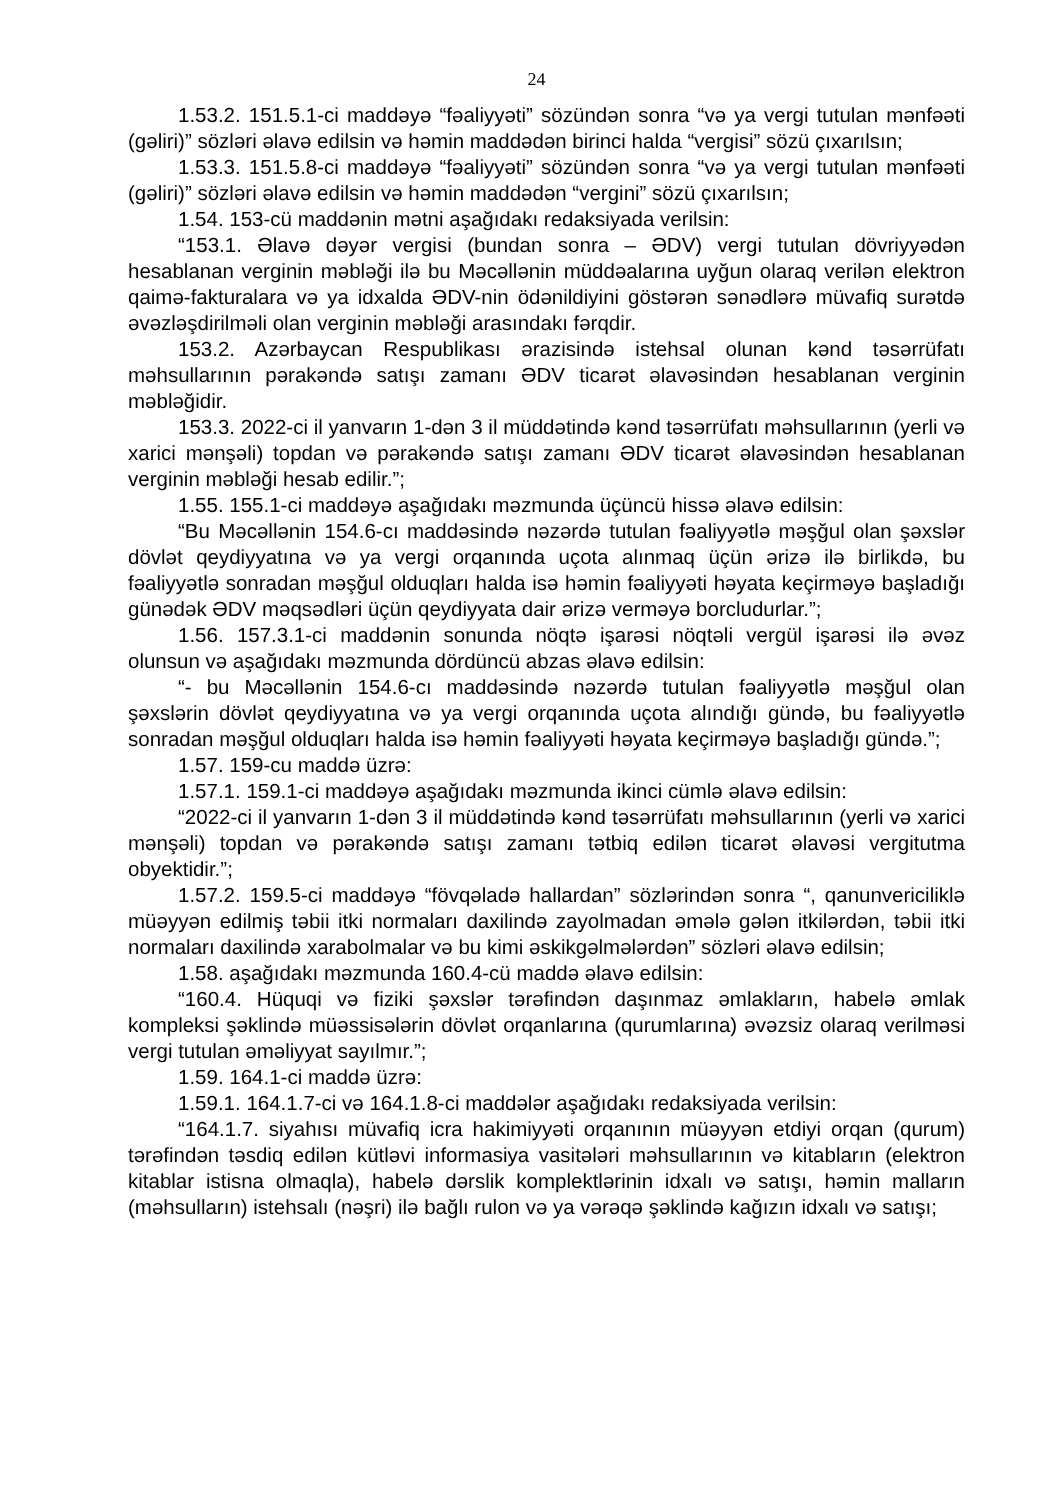24
1.53.2. 151.5.1-ci maddəyə “fəaliyyəti” sözündən sonra “və ya vergi tutulan mənfəəti (gəliri)” sözləri əlavə edilsin və həmin maddədən birinci halda “vergisi” sözü çıxarılsın;
1.53.3. 151.5.8-ci maddəyə “fəaliyyəti” sözündən sonra “və ya vergi tutulan mənfəəti (gəliri)” sözləri əlavə edilsin və həmin maddədən “vergini” sözü çıxarılsın;
1.54. 153-cü maddənin mətni aşağıdakı redaksiyada verilsin:
“153.1. Əlavə dəyər vergisi (bundan sonra – ƏDV) vergi tutulan dövriyyədən hesablanan verginin məbləği ilə bu Məcəllənin müddəalarına uyğun olaraq verilən elektron qaimə-fakturalara və ya idxalda ƏDV-nin ödənildiyini göstərən sənədlərə müvafiq surətdə əvəzləşdirilməli olan verginin məbləği arasındakı fərqdir.
153.2. Azərbaycan Respublikası ərazisində istehsal olunan kənd təsərrüfatı məhsullarının pərakəndə satışı zamanı ƏDV ticarət əlavəsindən hesablanan verginin məbləğidir.
153.3. 2022-ci il yanvarın 1-dən 3 il müddətində kənd təsərrüfatı məhsullarının (yerli və xarici mənşəli) topdan və pərakəndə satışı zamanı ƏDV ticarət əlavəsindən hesablanan verginin məbləği hesab edilir.”;
1.55. 155.1-ci maddəyə aşağıdakı məzmunda üçüncü hissə əlavə edilsin:
“Bu Məcəllənin 154.6-cı maddəsində nəzərdə tutulan fəaliyyətlə məşğul olan şəxslər dövlət qeydiyyatına və ya vergi orqanında uçota alınmaq üçün ərizə ilə birlikdə, bu fəaliyyətlə sonradan məşğul olduqları halda isə həmin fəaliyyəti həyata keçirməyə başladığı günədək ƏDV məqsədləri üçün qeydiyyata dair ərizə verməyə borcludurlar.”;
1.56. 157.3.1-ci maddənin sonunda nöqtə işarəsi nöqtəli vergül işarəsi ilə əvəz olunsun və aşağıdakı məzmunda dördüncü abzas əlavə edilsin:
“- bu Məcəllənin 154.6-cı maddəsində nəzərdə tutulan fəaliyyətlə məşğul olan şəxslərin dövlət qeydiyyatına və ya vergi orqanında uçota alındığı gündə, bu fəaliyyətlə sonradan məşğul olduqları halda isə həmin fəaliyyəti həyata keçirməyə başladığı gündə.”;
1.57. 159-cu maddə üzrə:
1.57.1. 159.1-ci maddəyə aşağıdakı məzmunda ikinci cümlə əlavə edilsin:
“2022-ci il yanvarın 1-dən 3 il müddətində kənd təsərrüfatı məhsullarının (yerli və xarici mənşəli) topdan və pərakəndə satışı zamanı tətbiq edilən ticarət əlavəsi vergitutma obyektidir.”;
1.57.2. 159.5-ci maddəyə “fövqəladə hallardan” sözlərindən sonra “, qanunvericiliklə müəyyən edilmiş təbii itki normaları daxilində zayolmadan əmələ gələn itkilərdən, təbii itki normaları daxilində xarabolmalar və bu kimi əskikgəlmələrdən” sözləri əlavə edilsin;
1.58. aşağıdakı məzmunda 160.4-cü maddə əlavə edilsin:
“160.4. Hüquqi və fiziki şəxslər tərəfindən daşınmaz əmlakların, habelə əmlak kompleksi şəklində müəssisələrin dövlət orqanlarına (qurumlarına) əvəzsiz olaraq verilməsi vergi tutulan əməliyyat sayılmır.”;
1.59. 164.1-ci maddə üzrə:
1.59.1. 164.1.7-ci və 164.1.8-ci maddələr aşağıdakı redaksiyada verilsin:
“164.1.7. siyahısı müvafiq icra hakimiyyəti orqanının müəyyən etdiyi orqan (qurum) tərəfindən təsdiq edilən kütləvi informasiya vasitələri məhsullarının və kitabların (elektron kitablar istisna olmaqla), habelə dərslik komplektlərinin idxalı və satışı, həmin malların (məhsulların) istehsalı (nəşri) ilə bağlı rulon və ya vərəqə şəklində kağızın idxalı və satışı;